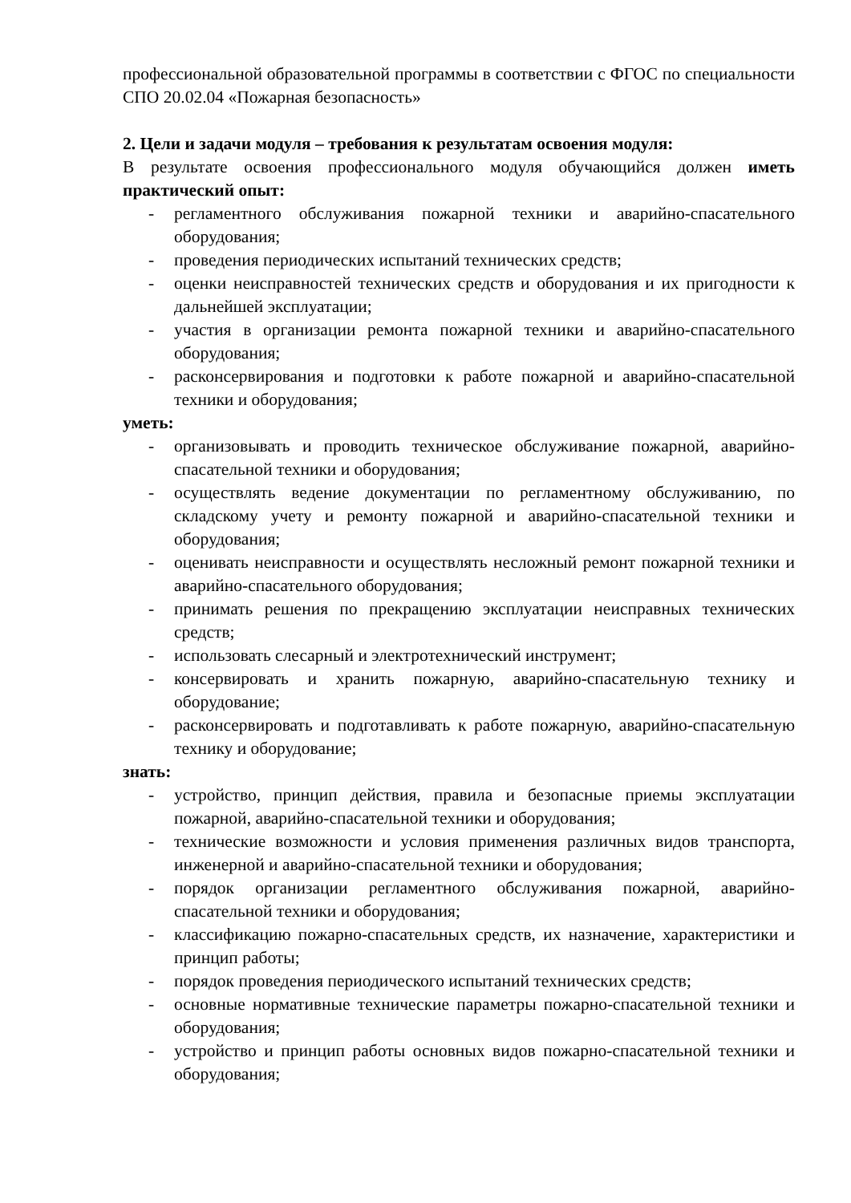профессиональной образовательной программы в соответствии с ФГОС по специальности СПО 20.02.04 «Пожарная безопасность»
2. Цели и задачи модуля – требования к результатам освоения модуля:
В результате освоения профессионального модуля обучающийся должен иметь практический опыт:
- регламентного обслуживания пожарной техники и аварийно-спасательного оборудования;
- проведения периодических испытаний технических средств;
- оценки неисправностей технических средств и оборудования и их пригодности к дальнейшей эксплуатации;
- участия в организации ремонта пожарной техники и аварийно-спасательного оборудования;
- расконсервирования и подготовки к работе пожарной и аварийно-спасательной техники и оборудования;
уметь:
- организовывать и проводить техническое обслуживание пожарной, аварийно-спасательной техники и оборудования;
- осуществлять ведение документации по регламентному обслуживанию, по складскому учету и ремонту пожарной и аварийно-спасательной техники и оборудования;
- оценивать неисправности и осуществлять несложный ремонт пожарной техники и аварийно-спасательного оборудования;
- принимать решения по прекращению эксплуатации неисправных технических средств;
- использовать слесарный и электротехнический инструмент;
- консервировать и хранить пожарную, аварийно-спасательную технику и оборудование;
- расконсервировать и подготавливать к работе пожарную, аварийно-спасательную технику и оборудование;
знать:
- устройство, принцип действия, правила и безопасные приемы эксплуатации пожарной, аварийно-спасательной техники и оборудования;
- технические возможности и условия применения различных видов транспорта, инженерной и аварийно-спасательной техники и оборудования;
- порядок организации регламентного обслуживания пожарной, аварийно-спасательной техники и оборудования;
- классификацию пожарно-спасательных средств, их назначение, характеристики и принцип работы;
- порядок проведения периодического испытаний технических средств;
- основные нормативные технические параметры пожарно-спасательной техники и оборудования;
- устройство и принцип работы основных видов пожарно-спасательной техники и оборудования;